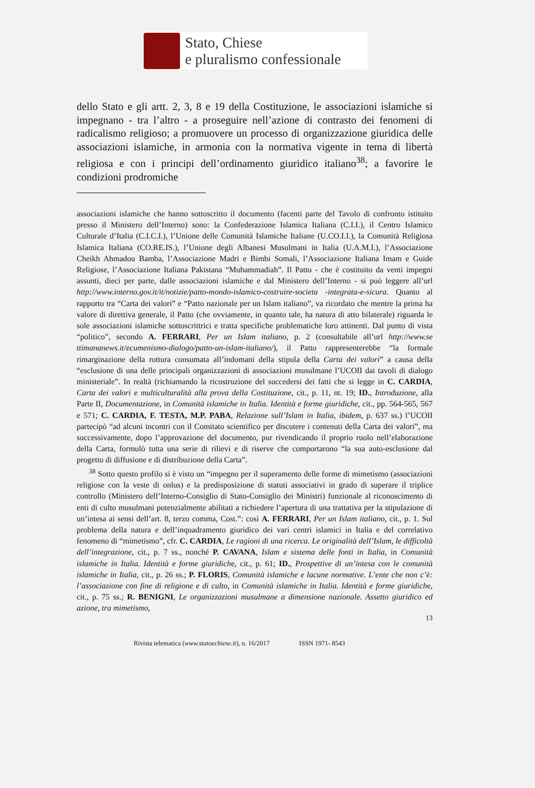Stato, Chiese
e pluralismo confessionale
dello Stato e gli artt. 2, 3, 8 e 19 della Costituzione, le associazioni islamiche si impegnano - tra l’altro - a proseguire nell’azione di contrasto dei fenomeni di radicalismo religioso; a promuovere un processo di organizzazione giuridica delle associazioni islamiche, in armonia con la normativa vigente in tema di libertà religiosa e con i principi dell’ordinamento giuridico italiano<sup>38</sup>; a favorire le condizioni prodromiche
associazioni islamiche che hanno sottoscritto il documento (facenti parte del Tavolo di confronto istituito presso il Ministero dell’Interno) sono: la Confederazione Islamica Italiana (C.I.I.), il Centro Islamico Culturale d’Italia (C.I.C.I.), l’Unione delle Comunità Islamiche Italiane (U.CO.I.I.), la Comunità Religiosa Islamica Italiana (CO.RE.IS.), l’Unione degli Albanesi Musulmani in Italia (U.A.M.I.), l’Associazione Cheikh Ahmadou Bamba, l’Associazione Madri e Bimbi Somali, l’Associazione Italiana Imam e Guide Religiose, l’Associazione Italiana Pakistana “Muhammadiah”. Il Patto - che è costituito da venti impegni assunti, dieci per parte, dalle associazioni islamiche e dal Ministero dell’Interno - si può leggere all’url http://www.interno.gov.it/it/notizie/patto-mondo-islamico-costruire-societa -integrata-e-sicura. Quanto al rapporto tra “Carta dei valori” e “Patto nazionale per un Islam italiano”, va ricordato che mentre la prima ha valore di direttiva generale, il Patto (che ovviamente, in quanto tale, ha natura di atto bilaterale) riguarda le sole associazioni islamiche sottoscrittrici e tratta specifiche problematiche loro attinenti. Dal punto di vista “politico”, secondo A. FERRARI, Per un Islam italiano, p. 2 (consultabile all’url http://www.se ttimananews.it/ecumenismo-dialogo/patto-un-islam-italiano/), il Patto rappresenterebbe “la formale rimarginazione della rottura consumata all’indomani della stipula della Carta dei valori” a causa della “esclusione di una delle principali organizzazioni di associazioni musulmane l’UCOII dai tavoli di dialogo ministeriale”. In realtà (richiamando la ricostruzione del succedersi dei fatti che si legge in C. CARDIA, Carta dei valori e multiculturalità alla prova della Costituzione, cit., p. 11, nt. 19; ID., Introduzione, alla Parte II, Documentazione, in Comunità islamiche in Italia. Identità e forme giuridiche, cit., pp. 564-565, 567 e 571; C. CARDIA, F. TESTA, M.P. PABA, Relazione sull’Islam in Italia, ibidem, p. 637 ss.) l’UCOII partecipò “ad alcuni incontri con il Comitato scientifico per discutere i contenuti della Carta dei valori”, ma successivamente, dopo l’approvazione del documento, pur rivendicando il proprio ruolo nell’elaborazione della Carta, formulò tutta una serie di rilievi e di riserve che comportarono “la sua auto-esclusione dal progetto di diffusione e di distribuzione della Carta”.
<sup>38</sup> Sotto questo profilo si è visto un “impegno per il superamento delle forme di mimetismo (associazioni religiose con la veste di onlus) e la predisposizione di statuti associativi in grado di superare il triplice controllo (Ministero dell’Interno-Consiglio di Stato-Consiglio dei Ministri) funzionale al riconoscimento di enti di culto musulmani potenzialmente abilitati a richiedere l’apertura di una trattativa per la stipulazione di un’intesa ai sensi dell’art. 8, terzo comma, Cost.”: così A. FERRARI, Per un Islam italiano, cit., p. 1. Sul problema della natura e dell’inquadramento giuridico dei vari centri islamici in Italia e del correlativo fenomeno di “mimetismo”, cfr. C. CARDIA, Le ragioni di una ricerca. Le originalità dell’Islam, le difficoltà dell’integrazione, cit., p. 7 ss., nonché P. CAVANA, Islam e sistema delle fonti in Italia, in Comunità islamiche in Italia. Identità e forme giuridiche, cit., p. 61; ID., Prospettive di un’intesa con le comunità islamiche in Italia, cit., p. 26 ss.; P. FLORIS, Comunità islamiche e lacune normative. L’ente che non c’è: l’associazione con fine di religione e di culto, in Comunità islamiche in Italia. Identità e forme giuridiche, cit., p. 75 ss.; R. BENIGNI, Le organizzazioni musulmane a dimensione nazionale. Assetto giuridico ed azione, tra mimetismo,
13
Rivista telematica (www.statoechiese.it), n. 16/2017 ISSN 1971- 8543